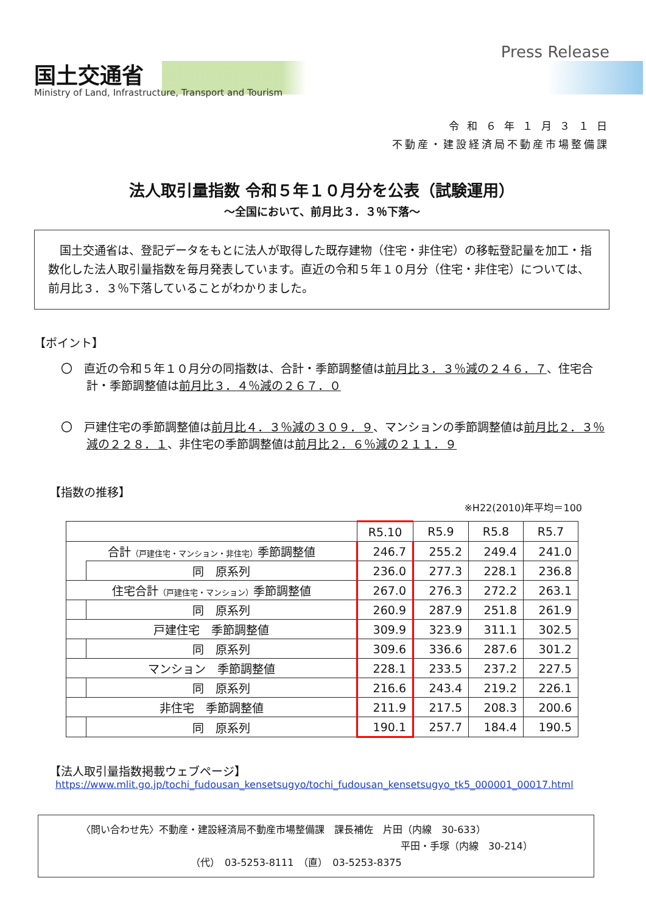国土交通省
Ministry of Land, Infrastructure, Transport and Tourism
Press Release
令 和 ６ 年 １ 月 ３ １ 日
不動産・建設経済局不動産市場整備課
法人取引量指数 令和５年１０月分を公表（試験運用）
～全国において、前月比３．３％下落～
　国土交通省は、登記データをもとに法人が取得した既存建物（住宅・非住宅）の移転登記量を加工・指数化した法人取引量指数を毎月発表しています。直近の令和５年１０月分（住宅・非住宅）については、前月比３．３％下落していることがわかりました。
【ポイント】
〇　直近の令和５年１０月分の同指数は、合計・季節調整値は前月比３．３％減の２４６．７、住宅合計・季節調整値は前月比３．４％減の２６７．０
〇　戸建住宅の季節調整値は前月比４．３％減の３０９．９、マンションの季節調整値は前月比２．３％減の２２８．１、非住宅の季節調整値は前月比２．６％減の２１１．９
【指数の推移】
※H22(2010)年平均＝100
| | | R5.10 | R5.9 | R5.8 | R5.7 |
| --- | --- | --- | --- | --- | --- |
| 合計 （戸建住宅・マンション・非住宅） 季節調整値 | | 246.7 | 255.2 | 249.4 | 241.0 |
| | 同 原系列 | 236.0 | 277.3 | 228.1 | 236.8 |
| 住宅合計 （戸建住宅・マンション） 季節調整値 | | 267.0 | 276.3 | 272.2 | 263.1 |
| | 同 原系列 | 260.9 | 287.9 | 251.8 | 261.9 |
| 戸建住宅 季節調整値 | | 309.9 | 323.9 | 311.1 | 302.5 |
| | 同 原系列 | 309.6 | 336.6 | 287.6 | 301.2 |
| マンション 季節調整値 | | 228.1 | 233.5 | 237.2 | 227.5 |
| | 同 原系列 | 216.6 | 243.4 | 219.2 | 226.1 |
| 非住宅 季節調整値 | | 211.9 | 217.5 | 208.3 | 200.6 |
| | 同 原系列 | 190.1 | 257.7 | 184.4 | 190.5 |
【法人取引量指数掲載ウェブページ】
https://www.mlit.go.jp/tochi_fudousan_kensetsugyo/tochi_fudousan_kensetsugyo_tk5_000001_00017.html
〈問い合わせ先〉不動産・建設経済局不動産市場整備課　課長補佐　片田（内線　30-633）
平田・手塚（内線　30-214）
（代）　03-5253-8111　（直）　03-5253-8375